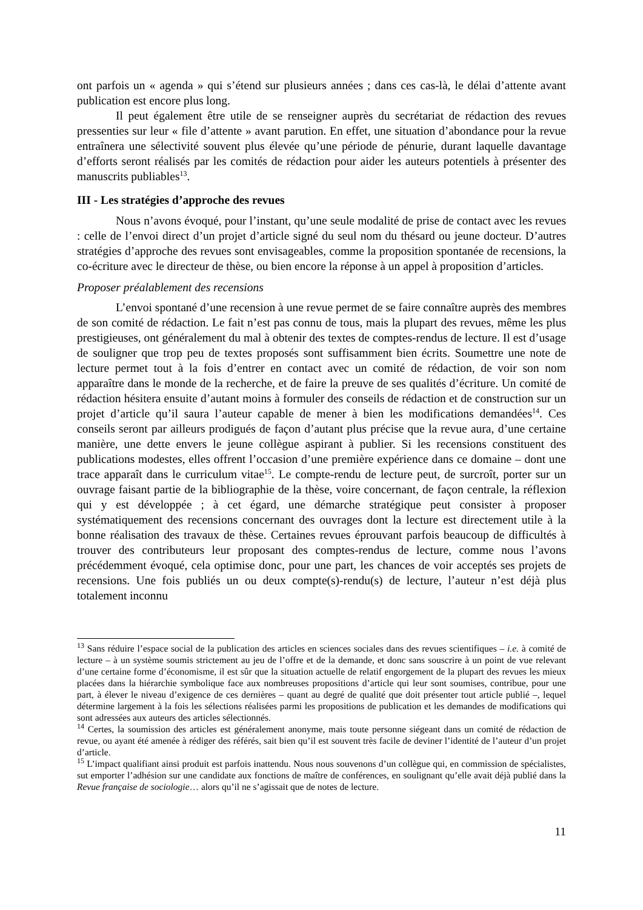ont parfois un « agenda » qui s’étend sur plusieurs années ; dans ces cas-là, le délai d’attente avant publication est encore plus long.
Il peut également être utile de se renseigner auprès du secrétariat de rédaction des revues pressenties sur leur « file d’attente » avant parution. En effet, une situation d’abondance pour la revue entraînera une sélectivité souvent plus élevée qu’une période de pénurie, durant laquelle davantage d’efforts seront réalisés par les comités de rédaction pour aider les auteurs potentiels à présenter des manuscrits publiables<sup>13</sup>.
III - Les stratégies d’approche des revues
Nous n’avons évoqué, pour l’instant, qu’une seule modalité de prise de contact avec les revues : celle de l’envoi direct d’un projet d’article signé du seul nom du thésard ou jeune docteur. D’autres stratégies d’approche des revues sont envisageables, comme la proposition spontanée de recensions, la co-écriture avec le directeur de thèse, ou bien encore la réponse à un appel à proposition d’articles.
Proposer préalablement des recensions
L’envoi spontané d’une recension à une revue permet de se faire connaître auprès des membres de son comité de rédaction. Le fait n’est pas connu de tous, mais la plupart des revues, même les plus prestigieuses, ont généralement du mal à obtenir des textes de comptes-rendus de lecture. Il est d’usage de souligner que trop peu de textes proposés sont suffisamment bien écrits. Soumettre une note de lecture permet tout à la fois d’entrer en contact avec un comité de rédaction, de voir son nom apparaître dans le monde de la recherche, et de faire la preuve de ses qualités d’écriture. Un comité de rédaction hésitera ensuite d’autant moins à formuler des conseils de rédaction et de construction sur un projet d’article qu’il saura l’auteur capable de mener à bien les modifications demandées<sup>14</sup>. Ces conseils seront par ailleurs prodigués de façon d’autant plus précise que la revue aura, d’une certaine manière, une dette envers le jeune collègue aspirant à publier. Si les recensions constituent des publications modestes, elles offrent l’occasion d’une première expérience dans ce domaine – dont une trace apparaît dans le curriculum vitae<sup>15</sup>. Le compte-rendu de lecture peut, de surcroît, porter sur un ouvrage faisant partie de la bibliographie de la thèse, voire concernant, de façon centrale, la réflexion qui y est développée ; à cet égard, une démarche stratégique peut consister à proposer systématiquement des recensions concernant des ouvrages dont la lecture est directement utile à la bonne réalisation des travaux de thèse. Certaines revues éprouvant parfois beaucoup de difficultés à trouver des contributeurs leur proposant des comptes-rendus de lecture, comme nous l’avons précédemment évoqué, cela optimise donc, pour une part, les chances de voir acceptés ses projets de recensions. Une fois publiés un ou deux compte(s)-rendu(s) de lecture, l’auteur n’est déjà plus totalement inconnu
<sup>13</sup> Sans réduire l’espace social de la publication des articles en sciences sociales dans des revues scientifiques – i.e. à comité de lecture – à un système soumis strictement au jeu de l’offre et de la demande, et donc sans souscrire à un point de vue relevant d’une certaine forme d’économisme, il est sûr que la situation actuelle de relatif engorgement de la plupart des revues les mieux placées dans la hiérarchie symbolique face aux nombreuses propositions d’article qui leur sont soumises, contribue, pour une part, à élever le niveau d’exigence de ces dernières – quant au degré de qualité que doit présenter tout article publié –, lequel détermine largement à la fois les sélections réalisées parmi les propositions de publication et les demandes de modifications qui sont adressées aux auteurs des articles sélectionnés.
<sup>14</sup> Certes, la soumission des articles est généralement anonyme, mais toute personne siégeant dans un comité de rédaction de revue, ou ayant été amenée à rédiger des référés, sait bien qu’il est souvent très facile de deviner l’identité de l’auteur d’un projet d’article.
<sup>15</sup> L’impact qualifiant ainsi produit est parfois inattendu. Nous nous souvenons d’un collègue qui, en commission de spécialistes, sut emporter l’adhésion sur une candidate aux fonctions de maître de conférences, en soulignant qu’elle avait déjà publié dans la Revue française de sociologie… alors qu’il ne s’agissait que de notes de lecture.
11